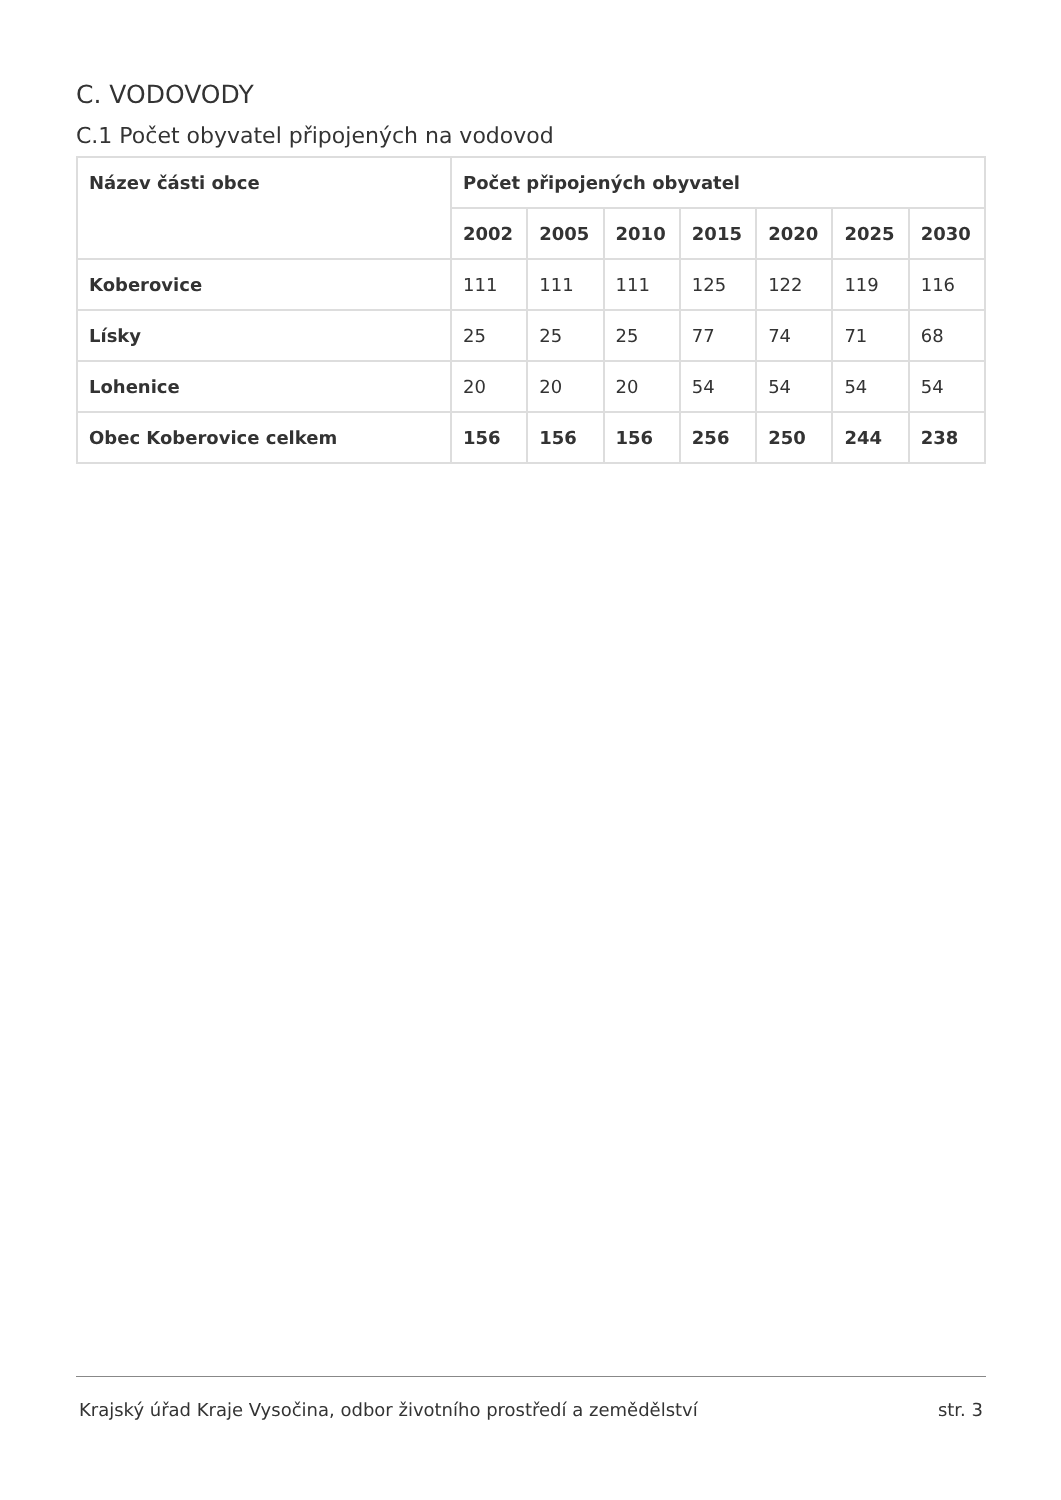C. VODOVODY
C.1 Počet obyvatel připojených na vodovod
| Název části obce | Počet připojených obyvatel | | | | | | |
| --- | --- | --- | --- | --- | --- | --- | --- |
| | 2002 | 2005 | 2010 | 2015 | 2020 | 2025 | 2030 |
| Koberovice | 111 | 111 | 111 | 125 | 122 | 119 | 116 |
| Lísky | 25 | 25 | 25 | 77 | 74 | 71 | 68 |
| Lohenice | 20 | 20 | 20 | 54 | 54 | 54 | 54 |
| Obec Koberovice celkem | 156 | 156 | 156 | 256 | 250 | 244 | 238 |
Krajský úřad Kraje Vysočina, odbor životního prostředí a zemědělství str. 3